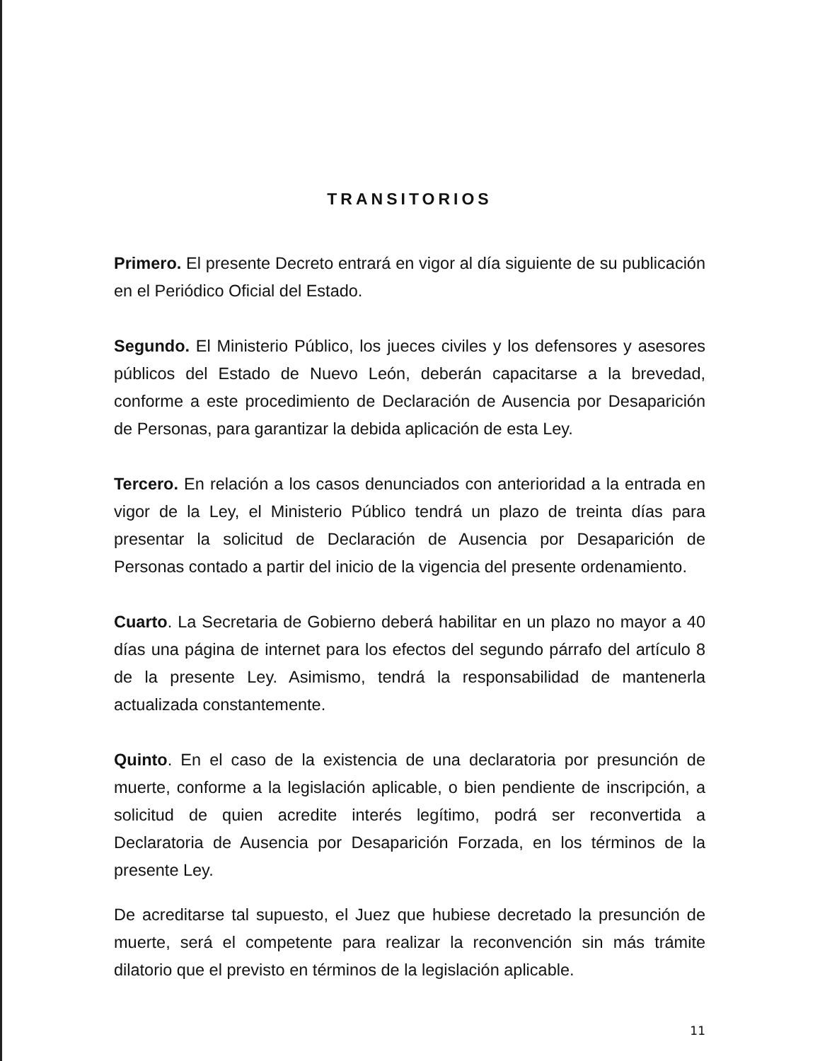TRANSITORIOS
Primero. El presente Decreto entrará en vigor al día siguiente de su publicación en el Periódico Oficial del Estado.
Segundo. El Ministerio Público, los jueces civiles y los defensores y asesores públicos del Estado de Nuevo León, deberán capacitarse a la brevedad, conforme a este procedimiento de Declaración de Ausencia por Desaparición de Personas, para garantizar la debida aplicación de esta Ley.
Tercero. En relación a los casos denunciados con anterioridad a la entrada en vigor de la Ley, el Ministerio Público tendrá un plazo de treinta días para presentar la solicitud de Declaración de Ausencia por Desaparición de Personas contado a partir del inicio de la vigencia del presente ordenamiento.
Cuarto. La Secretaria de Gobierno deberá habilitar en un plazo no mayor a 40 días una página de internet para los efectos del segundo párrafo del artículo 8 de la presente Ley. Asimismo, tendrá la responsabilidad de mantenerla actualizada constantemente.
Quinto. En el caso de la existencia de una declaratoria por presunción de muerte, conforme a la legislación aplicable, o bien pendiente de inscripción, a solicitud de quien acredite interés legítimo, podrá ser reconvertida a Declaratoria de Ausencia por Desaparición Forzada, en los términos de la presente Ley.
De acreditarse tal supuesto, el Juez que hubiese decretado la presunción de muerte, será el competente para realizar la reconvención sin más trámite dilatorio que el previsto en términos de la legislación aplicable.
11